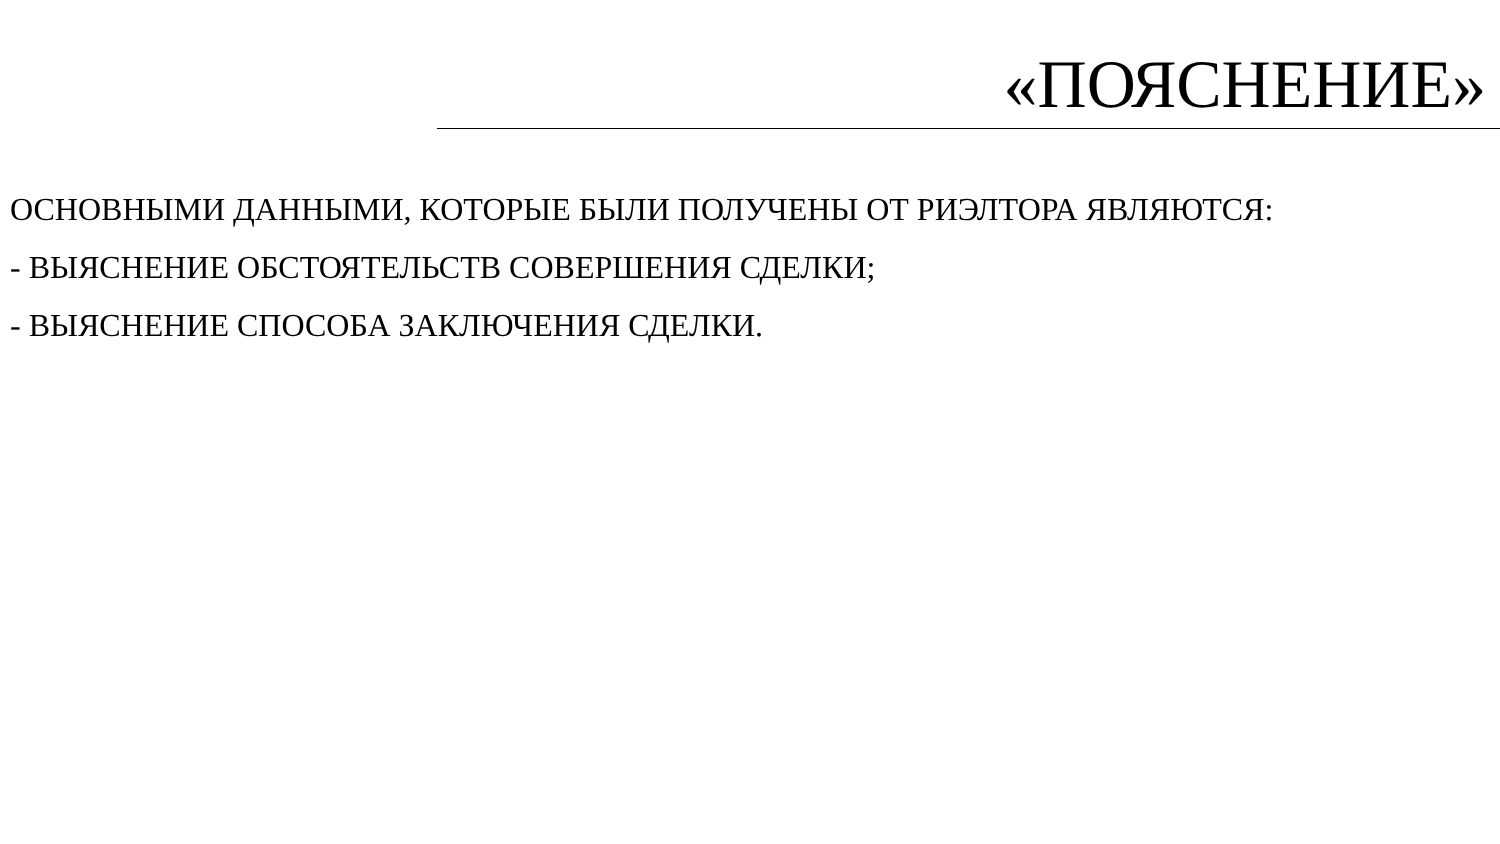«ПОЯСНЕНИЕ»
ОСНОВНЫМИ ДАННЫМИ, КОТОРЫЕ БЫЛИ ПОЛУЧЕНЫ ОТ РИЭЛТОРА ЯВЛЯЮТСЯ:
- ВЫЯСНЕНИЕ ОБСТОЯТЕЛЬСТВ СОВЕРШЕНИЯ СДЕЛКИ;
- ВЫЯСНЕНИЕ СПОСОБА ЗАКЛЮЧЕНИЯ СДЕЛКИ.